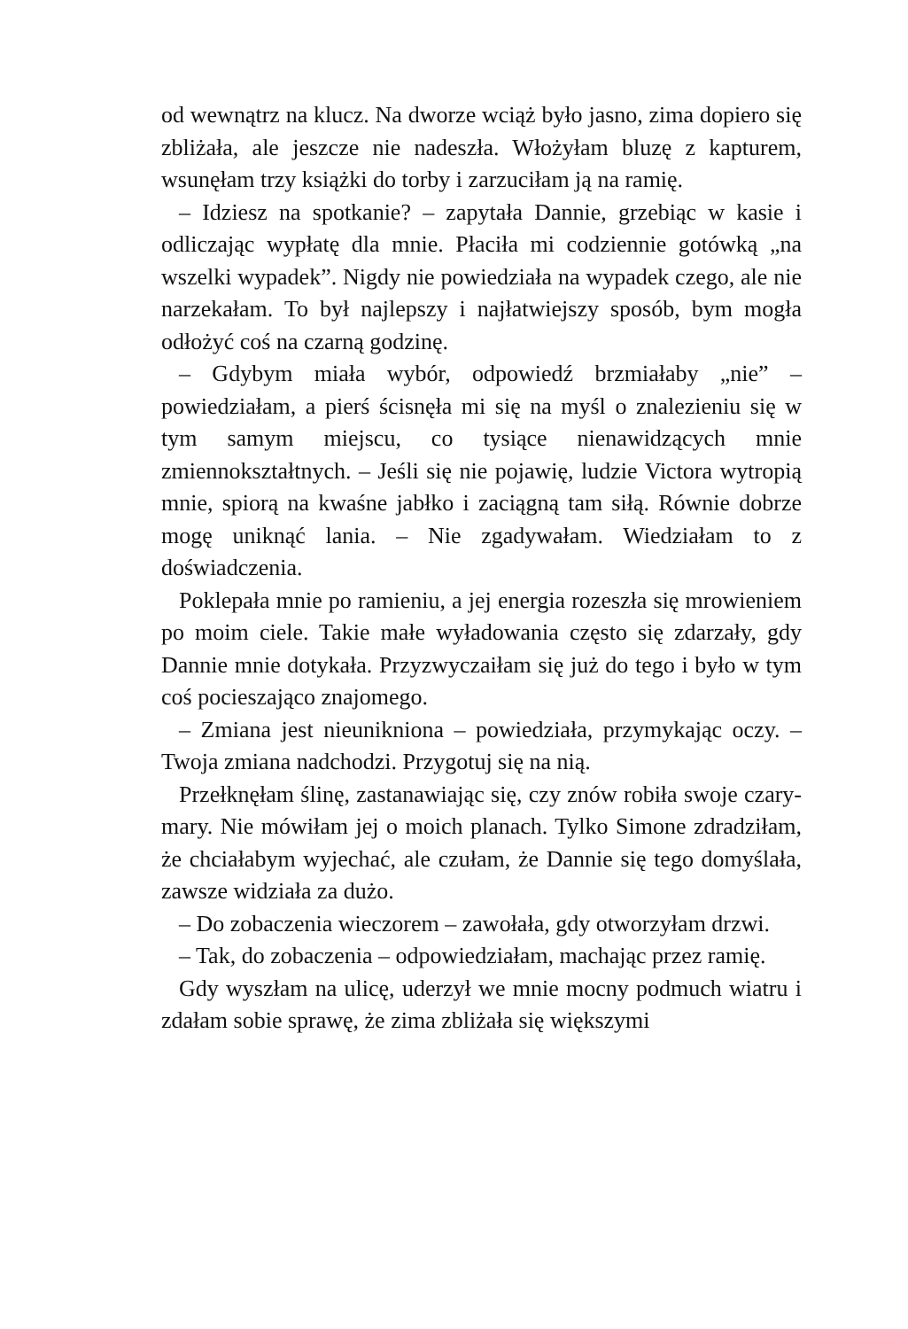od wewnątrz na klucz. Na dworze wciąż było jasno, zima dopiero się zbliżała, ale jeszcze nie nadeszła. Włożyłam bluzę z kapturem, wsunęłam trzy książki do torby i zarzuciłam ją na ramię.
– Idziesz na spotkanie? – zapytała Dannie, grzebiąc w kasie i odliczając wypłatę dla mnie. Płaciła mi codziennie gotówką „na wszelki wypadek”. Nigdy nie powiedziała na wypadek czego, ale nie narzekałam. To był najlepszy i najłatwiejszy sposób, bym mogła odłożyć coś na czarną godzinę.
– Gdybym miała wybór, odpowiedź brzmiałaby „nie” – powiedziałam, a pierś ścisnęła mi się na myśl o znalezieniu się w tym samym miejscu, co tysiące nienawidzących mnie zmiennokształtnych. – Jeśli się nie pojawię, ludzie Victora wytropią mnie, spiorą na kwaśne jabłko i zaciągną tam siłą. Równie dobrze mogę uniknąć lania. – Nie zgadywałam. Wiedziałam to z doświadczenia.
Poklepała mnie po ramieniu, a jej energia rozeszła się mrowieniem po moim ciele. Takie małe wyładowania często się zdarzały, gdy Dannie mnie dotykała. Przyzwyczaiłam się już do tego i było w tym coś pocieszająco znajomego.
– Zmiana jest nieunikniona – powiedziała, przymykając oczy. – Twoja zmiana nadchodzi. Przygotuj się na nią.
Przełknęłam ślinę, zastanawiając się, czy znów robiła swoje czary-mary. Nie mówiłam jej o moich planach. Tylko Simone zdradziłam, że chciałabym wyjechać, ale czułam, że Dannie się tego domyślała, zawsze widziała za dużo.
– Do zobaczenia wieczorem – zawołała, gdy otworzyłam drzwi.
– Tak, do zobaczenia – odpowiedziałam, machając przez ramię.
Gdy wyszłam na ulicę, uderzył we mnie mocny podmuch wiatru i zdałam sobie sprawę, że zima zbliżała się większymi